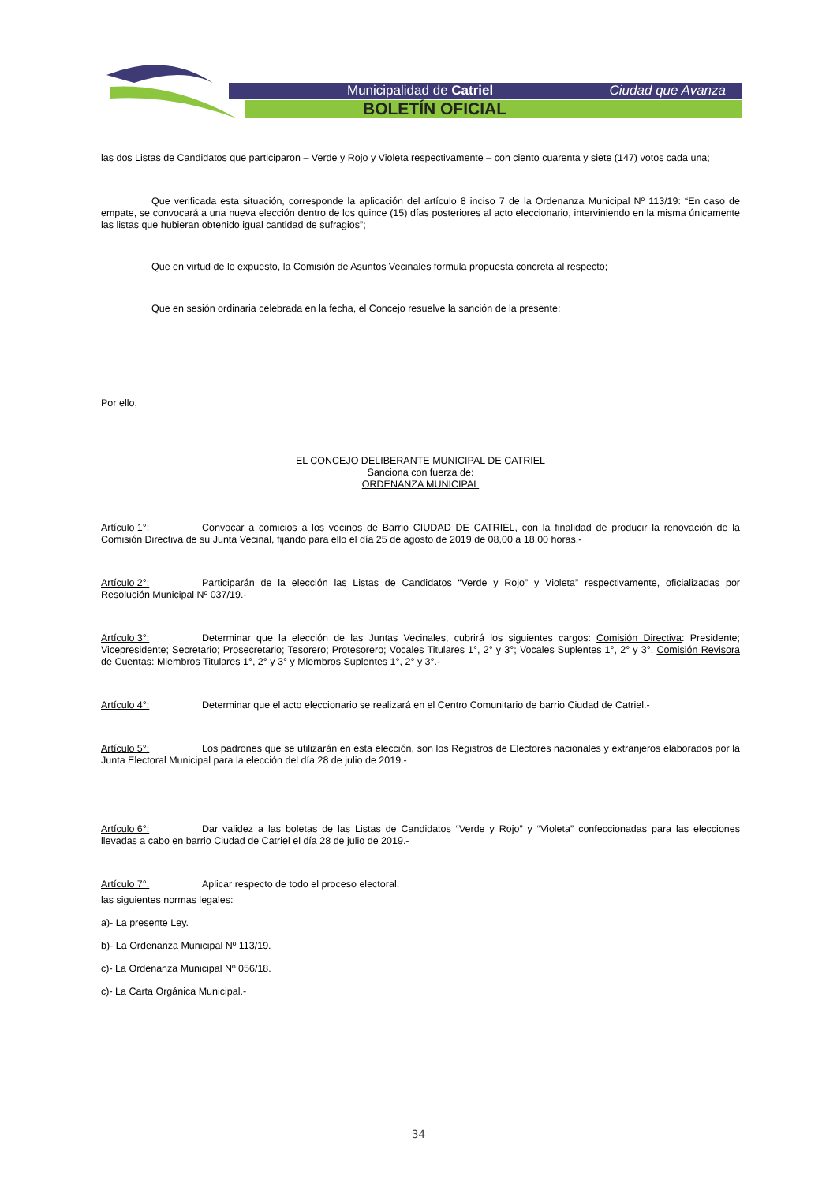Municipalidad de Catriel Ciudad que Avanza
BOLETÍN OFICIAL
las dos Listas de Candidatos que participaron – Verde y Rojo y Violeta respectivamente – con ciento cuarenta y siete (147) votos cada una;
Que verificada esta situación, corresponde la aplicación del artículo 8 inciso 7 de la Ordenanza Municipal Nº 113/19: “En caso de empate, se convocará a una nueva elección dentro de los quince (15) días posteriores al acto eleccionario, interviniendo en la misma únicamente las listas que hubieran obtenido igual cantidad de sufragios”;
Que en virtud de lo expuesto, la Comisión de Asuntos Vecinales formula propuesta concreta al respecto;
Que en sesión ordinaria celebrada en la fecha, el Concejo resuelve la sanción de la presente;
Por ello,
EL CONCEJO DELIBERANTE MUNICIPAL DE CATRIEL
Sanciona con fuerza de:
ORDENANZA MUNICIPAL
Artículo 1°: Convocar a comicios a los vecinos de Barrio CIUDAD DE CATRIEL, con la finalidad de producir la renovación de la Comisión Directiva de su Junta Vecinal, fijando para ello el día 25 de agosto de 2019 de 08,00 a 18,00 horas.-
Artículo 2°: Participarán de la elección las Listas de Candidatos “Verde y Rojo” y Violeta” respectivamente, oficializadas por Resolución Municipal Nº 037/19.-
Artículo 3°: Determinar que la elección de las Juntas Vecinales, cubrirá los siguientes cargos: Comisión Directiva: Presidente; Vicepresidente; Secretario; Prosecretario; Tesorero; Protesorero; Vocales Titulares 1°, 2° y 3°; Vocales Suplentes 1°, 2° y 3°. Comisión Revisora de Cuentas: Miembros Titulares 1°, 2° y 3° y Miembros Suplentes 1°, 2° y 3°.-
Artículo 4°: Determinar que el acto eleccionario se realizará en el Centro Comunitario de barrio Ciudad de Catriel.-
Artículo 5°: Los padrones que se utilizarán en esta elección, son los Registros de Electores nacionales y extranjeros elaborados por la Junta Electoral Municipal para la elección del día 28 de julio de 2019.-
Artículo 6°: Dar validez a las boletas de las Listas de Candidatos “Verde y Rojo” y “Violeta” confeccionadas para las elecciones llevadas a cabo en barrio Ciudad de Catriel el día 28 de julio de 2019.-
Artículo 7°: Aplicar respecto de todo el proceso electoral,
las siguientes normas legales:
a)- La presente Ley.
b)- La Ordenanza Municipal Nº 113/19.
c)- La Ordenanza Municipal Nº 056/18.
c)- La Carta Orgánica Municipal.-
34